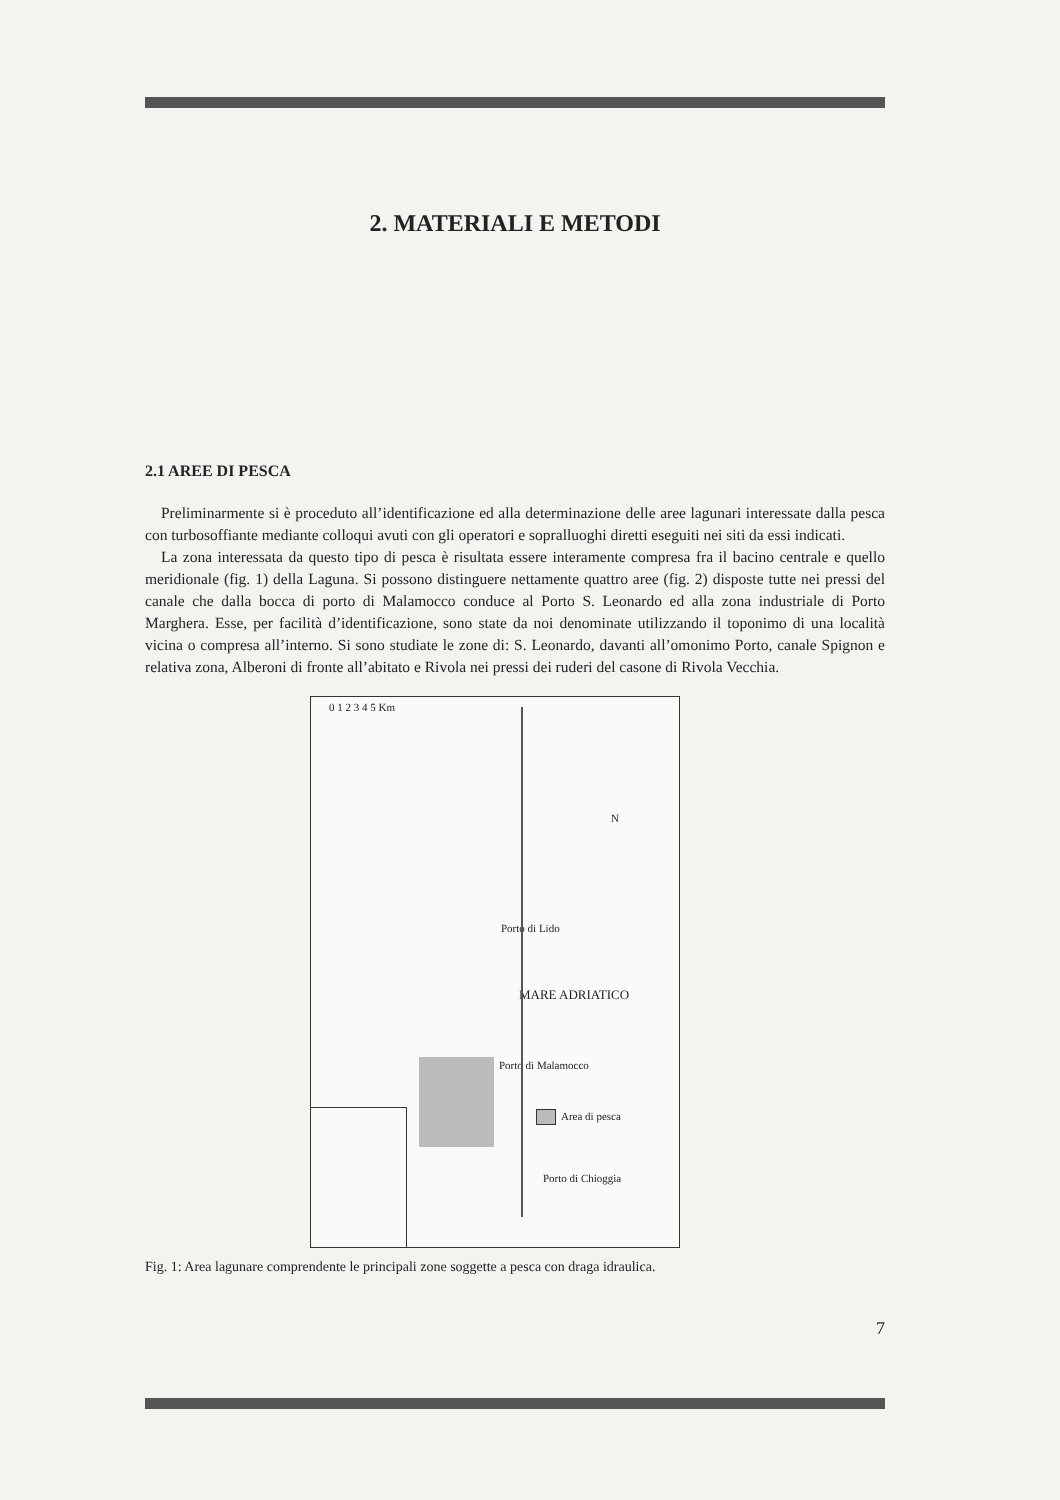2. MATERIALI E METODI
2.1 AREE DI PESCA
Preliminarmente si è proceduto all’identificazione ed alla determinazione delle aree lagunari interessate dalla pesca con turbosoffiante mediante colloqui avuti con gli operatori e sopralluoghi diretti eseguiti nei siti da essi indicati.
La zona interessata da questo tipo di pesca è risultata essere interamente compresa fra il bacino centrale e quello meridionale (fig. 1) della Laguna. Si possono distinguere nettamente quattro aree (fig. 2) disposte tutte nei pressi del canale che dalla bocca di porto di Malamocco conduce al Porto S. Leonardo ed alla zona industriale di Porto Marghera. Esse, per facilità d’identificazione, sono state da noi denominate utilizzando il toponimo di una località vicina o compresa all’interno. Si sono studiate le zone di: S. Leonardo, davanti all’omonimo Porto, canale Spignon e relativa zona, Alberoni di fronte all’abitato e Rivola nei pressi dei ruderi del casone di Rivola Vecchia.
0 1 2 3 4 5 Km
N
Porto di Lido
MARE ADRIATICO
Porto di Malamocco
Area di pesca
Porto di Chioggia
Fig. 1: Area lagunare comprendente le principali zone soggette a pesca con draga idraulica.
7